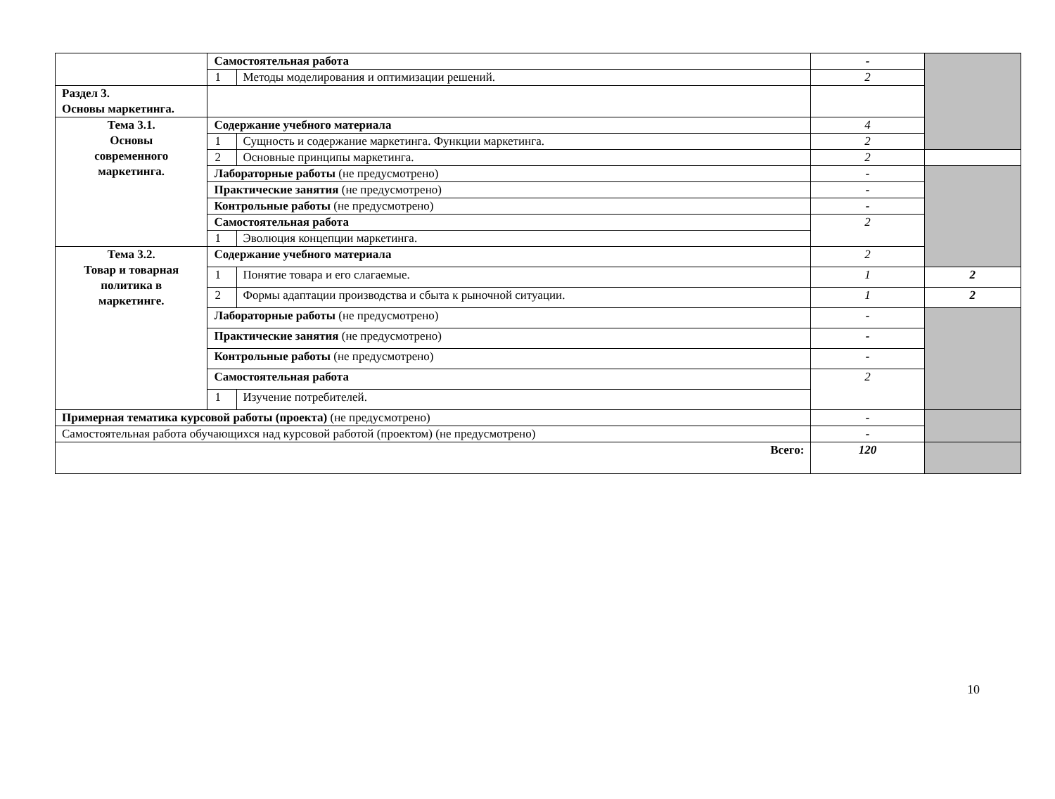| | Самостоятельная работа | | - | |
| | 1 | Методы моделирования и оптимизации решений. | 2 | |
| Раздел 3. Основы маркетинга. | | | | |
| Тема 3.1. Основы современного маркетинга. | Содержание учебного материала | | 4 | |
| | 1 | Сущность и содержание маркетинга. Функции маркетинга. | 2 | |
| | 2 | Основные принципы маркетинга. | 2 | |
| | Лабораторные работы (не предусмотрено) | | - | |
| | Практические занятия (не предусмотрено) | | - | |
| | Контрольные работы (не предусмотрено) | | - | |
| | Самостоятельная работа | | 2 | |
| | 1 | Эволюция концепции маркетинга. | | |
| Тема 3.2. Товар и товарная политика в маркетинге. | Содержание учебного материала | | 2 | |
| | 1 | Понятие товара и его слагаемые. | 1 | 2 |
| | 2 | Формы адаптации производства и сбыта к рыночной ситуации. | 1 | 2 |
| | Лабораторные работы (не предусмотрено) | | - | |
| | Практические занятия (не предусмотрено) | | - | |
| | Контрольные работы (не предусмотрено) | | - | |
| | Самостоятельная работа | | 2 | |
| | 1 | Изучение потребителей. | | |
| Примерная тематика курсовой работы (проекта) (не предусмотрено) | | | - | |
| Самостоятельная работа обучающихся над курсовой работой (проектом) (не предусмотрено) | | | - | |
| Всего: | | | 120 | |
10